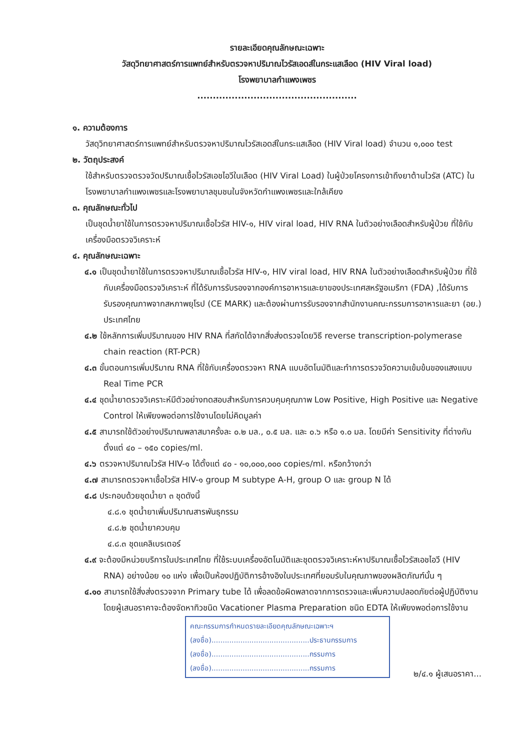รายละเอียดคุณลักษณะเฉพาะ
วัสดุวิทยาศาสตร์การแพทย์สำหรับตรวจหาปริมาณไวรัสเอดส์ในกระแสเลือด (HIV Viral load)
โรงพยาบาลกำแพงเพชร
...................................................
๑. ความต้องการ
วัสดุวิทยาศาสตร์การแพทย์สำหรับตรวจหาปริมาณไวรัสเอดส์ในกระแสเลือด (HIV Viral load) จำนวน ๑,๐๐๐ test
๒. วัตถุประสงค์
ใช้สำหรับตรวจตรวจวัดปริมาณเชื้อไวรัสเอชไอวีในเลือด (HIV Viral Load) ในผู้ป่วยโครงการเข้าถึงยาต้านไวรัส (ATC) ในโรงพยาบาลกำแพงเพชรและโรงพยาบาลชุมชนในจังหวัดกำแพงเพชรและใกล้เคียง
๓. คุณลักษณะทั่วไป
เป็นชุดน้ำยาใช้ในการตรวจหาปริมาณเชื้อไวรัส HIV-๑, HIV viral load, HIV RNA ในตัวอย่างเลือดสำหรับผู้ป่วย ที่ใช้กับเครื่องมือตรวจวิเคราะห์
๔. คุณลักษณะเฉพาะ
๔.๑ เป็นชุดน้ำยาใช้ในการตรวจหาปริมาณเชื้อไวรัส HIV-๑, HIV viral load, HIV RNA ในตัวอย่างเลือดสำหรับผู้ป่วย ที่ใช้กับเครื่องมือตรวจวิเคราะห์ ที่ได้รับการรับรองจากองค์การอาหารและยาของประเทศสหรัฐอเมริกา (FDA) ,ได้รับการรับรองคุณภาพจากสหภาพยุโรป (CE MARK) และต้องผ่านการรับรองจากสำนักงานคณะกรรมการอาหารและยา (อย.) ประเทศไทย
๔.๒ ใช้หลักการเพิ่มปริมาณของ HIV RNA ที่สกัดได้จากสิ่งส่งตรวจโดยวิธี reverse transcription-polymerase chain reaction (RT-PCR)
๔.๓ ขั้นตอนการเพิ่มปริมาณ RNA ที่ใช้กับเครื่องตรวจหา RNA แบบอัตโนมัติและทำการตรวจวัดความเข้มข้นของแสงแบบ Real Time PCR
๔.๔ ชุดน้ำยาตรวจวิเคราะห์มีตัวอย่างทดสอบสำหรับการควบคุมคุณภาพ Low Positive, High Positive และ Negative Control ให้เพียงพอต่อการใช้งานโดยไม่คิดมูลค่า
๔.๕ สามารถใช้ตัวอย่างปริมาณพลาสมาครั้งละ ๐.๒ มล., ๐.๕ มล. และ ๐.๖ หรือ ๑.๐ มล. โดยมีค่า Sensitivity ที่ต่างกัน ตั้งแต่ ๔๐ – ๑๕๐ copies/ml.
๔.๖ ตรวจหาปริมาณไวรัส HIV-๑ ได้ตั้งแต่ ๔๐ - ๑๐,๐๐๐,๐๐๐ copies/ml. หรือกว้างกว่า
๔.๗ สามารถตรวจหาเชื้อไวรัส HIV-๑ group M subtype A-H, group O และ group N ได้
๔.๘ ประกอบด้วยชุดน้ำยา ๓ ชุดดังนี้
๔.๘.๑ ชุดน้ำยาเพิ่มปริมาณสารพันธุกรรม
๔.๘.๒ ชุดน้ำยาควบคุม
๔.๘.๓ ชุดแคลิเบรเตอร์
๔.๙ จะต้องมีหน่วยบริการในประเทศไทย ที่ใช้ระบบเครื่องอัตโนมัติและชุดตรวจวิเคราะห์หาปริมาณเชื้อไวรัสเอชไอวี (HIV RNA) อย่างน้อย ๑๐ แห่ง เพื่อเป็นห้องปฏิบัติการอ้างอิงในประเทศที่ยอมรับในคุณภาพของผลิตภัณฑ์นั้น ๆ
๔.๑๐ สามารถใช้สิ่งส่งตรวจจาก Primary tube ได้ เพื่อลดข้อผิดพลาดจากการตรวจและเพิ่มความปลอดภัยต่อผู้ปฏิบัติงาน โดยผู้เสนอราคาจะต้องจัดหาทิวชนิด Vacationer Plasma Preparation ชนิด EDTA ให้เพียงพอต่อการใช้งาน
คณะกรรมการกำหนดรายละเอียดคุณลักษณะเฉพาะฯ
(ลงชื่อ)............................................ประธานกรรมการ
(ลงชื่อ)............................................กรรมการ
(ลงชื่อ)............................................กรรมการ
๒/๔.๑ ผู้เสนอราคา...